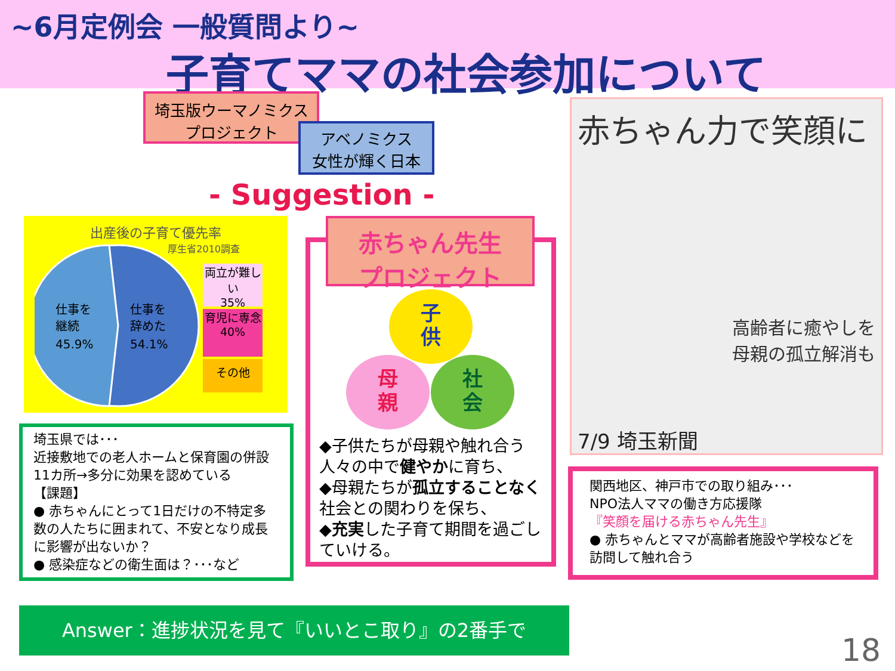~6月定例会 一般質問より~
子育てママの社会参加について
埼玉版ウーマノミクス
プロジェクト
アベノミクス
女性が輝く日本
- Suggestion -
出産後の子育て優先率
厚生省2010調査
仕事を
継続
45.9%
仕事を
辞めた
54.1%
両立が難しい
35%
育児に専念
40%
その他
埼玉県では･･･
近接敷地での老人ホームと保育園の併設 11カ所→多分に効果を認めている
【課題】
● 赤ちゃんにとって1日だけの不特定多数の人たちに囲まれて、不安となり成長に影響が出ないか？
● 感染症などの衛生面は？･･･など
Answer：進捗状況を見て『いいとこ取り』の2番手で
赤ちゃん先生
プロジェクト
子
供
母
親
社
会
◆子供たちが母親や触れ合う人々の中で健やかに育ち、
◆母親たちが孤立することなく社会との関わりを保ち、
◆充実した子育て期間を過ごしていける。
赤ちゃん力で笑顔に
高齢者に癒やしを
母親の孤立解消も
7/9 埼玉新聞
関西地区、神戸市での取り組み･･･
NPO法人ママの働き方応援隊
『笑顔を届ける赤ちゃん先生』
● 赤ちゃんとママが高齢者施設や学校などを訪問して触れ合う
18